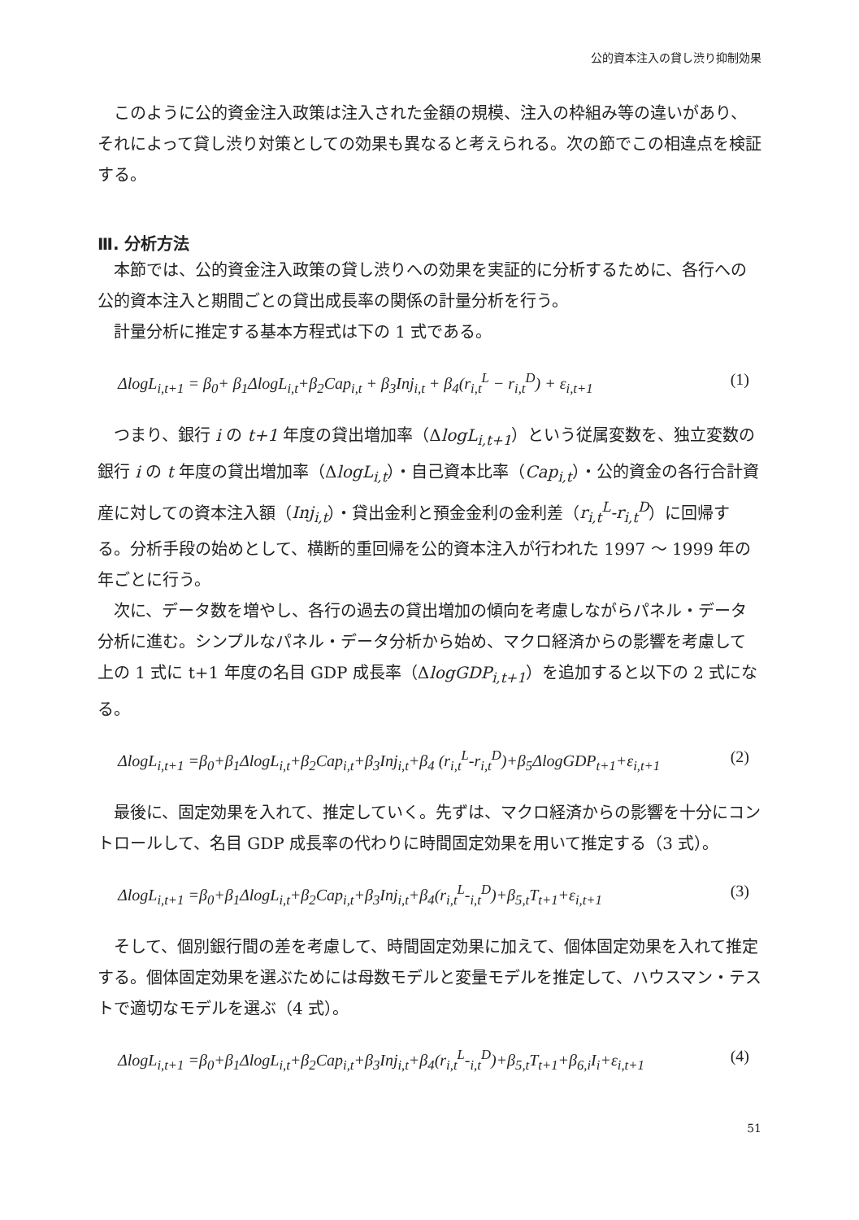公的資本注入の貸し渋り抑制効果
このように公的資金注入政策は注入された金額の規模、注入の枠組み等の違いがあり、それによって貸し渋り対策としての効果も異なると考えられる。次の節でこの相違点を検証する。
Ⅲ. 分析方法
本節では、公的資金注入政策の貸し渋りへの効果を実証的に分析するために、各行への公的資本注入と期間ごとの貸出成長率の関係の計量分析を行う。
計量分析に推定する基本方程式は下の 1 式である。
ΔlogL<sub>i,t+1</sub> = β<sub>0</sub>+ β<sub>1</sub>ΔlogL<sub>i,t</sub>+β<sub>2</sub>Cap<sub>i,t</sub> + β<sub>3</sub>Inj<sub>i,t</sub> + β<sub>4</sub>(r<sub>i,t</sub><sup>L</sup> − r<sub>i,t</sub><sup>D</sup>) + ε<sub>i,t+1</sub> (1)
つまり、銀行 i の t+1 年度の貸出増加率（ΔlogL<sub>i,t+1</sub>）という従属変数を、独立変数の銀行 i の t 年度の貸出増加率（ΔlogL<sub>i,t</sub>）・自己資本比率（Cap<sub>i,t</sub>）・公的資金の各行合計資産に対しての資本注入額（Inj<sub>i,t</sub>）・貸出金利と預金金利の金利差（r<sub>i,t</sub><sup>L</sup>-r<sub>i,t</sub><sup>D</sup>）に回帰する。分析手段の始めとして、横断的重回帰を公的資本注入が行われた 1997 〜 1999 年の年ごとに行う。
次に、データ数を増やし、各行の過去の貸出増加の傾向を考慮しながらパネル・データ分析に進む。シンプルなパネル・データ分析から始め、マクロ経済からの影響を考慮して上の 1 式に t+1 年度の名目 GDP 成長率（ΔlogGDP<sub>i,t+1</sub>）を追加すると以下の 2 式になる。
ΔlogL<sub>i,t+1</sub> =β<sub>0</sub>+β<sub>1</sub>ΔlogL<sub>i,t</sub>+β<sub>2</sub>Cap<sub>i,t</sub>+β<sub>3</sub>Inj<sub>i,t</sub>+β<sub>4</sub> (r<sub>i,t</sub><sup>L</sup>-r<sub>i,t</sub><sup>D</sup>)+β<sub>5</sub>ΔlogGDP<sub>t+1</sub>+ε<sub>i,t+1</sub> (2)
最後に、固定効果を入れて、推定していく。先ずは、マクロ経済からの影響を十分にコントロールして、名目 GDP 成長率の代わりに時間固定効果を用いて推定する（3 式）。
ΔlogL<sub>i,t+1</sub> =β<sub>0</sub>+β<sub>1</sub>ΔlogL<sub>i,t</sub>+β<sub>2</sub>Cap<sub>i,t</sub>+β<sub>3</sub>Inj<sub>i,t</sub>+β<sub>4</sub>(r<sub>i,t</sub><sup>L</sup>-<sub>i,t</sub><sup>D</sup>)+β<sub>5,t</sub>T<sub>t+1</sub>+ε<sub>i,t+1</sub> (3)
そして、個別銀行間の差を考慮して、時間固定効果に加えて、個体固定効果を入れて推定する。個体固定効果を選ぶためには母数モデルと変量モデルを推定して、ハウスマン・テストで適切なモデルを選ぶ（4 式）。
ΔlogL<sub>i,t+1</sub> =β<sub>0</sub>+β<sub>1</sub>ΔlogL<sub>i,t</sub>+β<sub>2</sub>Cap<sub>i,t</sub>+β<sub>3</sub>Inj<sub>i,t</sub>+β<sub>4</sub>(r<sub>i,t</sub><sup>L</sup>-<sub>i,t</sub><sup>D</sup>)+β<sub>5,t</sub>T<sub>t+1</sub>+β<sub>6,i</sub>I<sub>i</sub>+ε<sub>i,t+1</sub> (4)
51